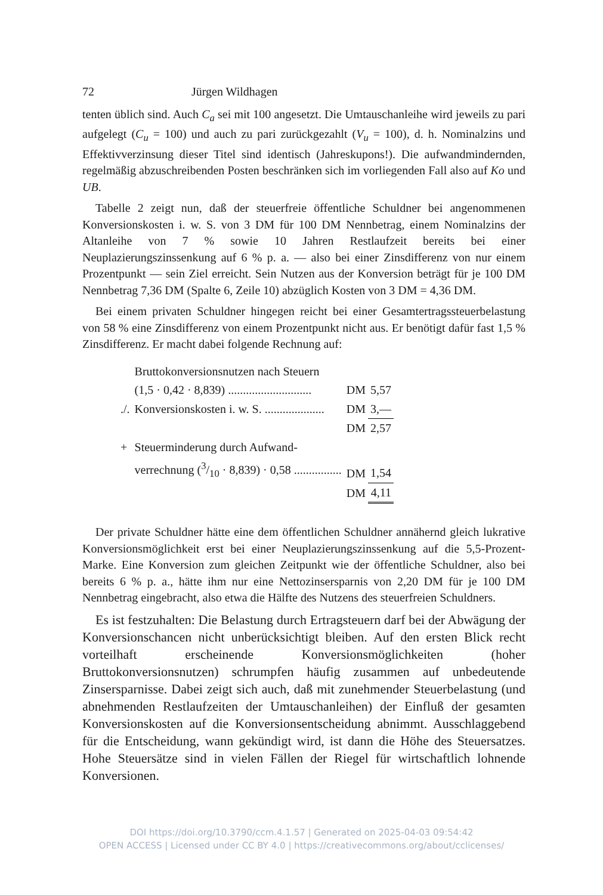72 Jürgen Wildhagen
tenten üblich sind. Auch C<sub>a</sub> sei mit 100 angesetzt. Die Umtauschanleihe wird jeweils zu pari aufgelegt (C<sub>u</sub> = 100) und auch zu pari zurückgezahlt (V<sub>u</sub> = 100), d. h. Nominalzins und Effektivverzinsung dieser Titel sind identisch (Jahreskupons!). Die aufwandmindernden, regelmäßig abzuschreibenden Posten beschränken sich im vorliegenden Fall also auf Ko und UB.
Tabelle 2 zeigt nun, daß der steuerfreie öffentliche Schuldner bei angenommenen Konversionskosten i. w. S. von 3 DM für 100 DM Nennbetrag, einem Nominalzins der Altanleihe von 7 % sowie 10 Jahren Restlaufzeit bereits bei einer Neuplazierungszinssenkung auf 6 % p. a. — also bei einer Zinsdifferenz von nur einem Prozentpunkt — sein Ziel erreicht. Sein Nutzen aus der Konversion beträgt für je 100 DM Nennbetrag 7,36 DM (Spalte 6, Zeile 10) abzüglich Kosten von 3 DM = 4,36 DM.
Bei einem privaten Schuldner hingegen reicht bei einer Gesamtertragssteuerbelastung von 58 % eine Zinsdifferenz von einem Prozentpunkt nicht aus. Er benötigt dafür fast 1,5 % Zinsdifferenz. Er macht dabei folgende Rechnung auf:
| | Bruttokonversionsnutzen nach Steuern | | |
| | (1,5 · 0,42 · 8,839) ............................ | DM | 5,57 |
| ./. | Konversionskosten i. w. S. .................... | DM | 3,— |
| | | DM | 2,57 |
| + | Steuerminderung durch Aufwand- | | |
| | verrechnung (3/10 · 8,839) · 0,58 ................ | DM | 1,54 |
| | | DM | 4,11 |
Der private Schuldner hätte eine dem öffentlichen Schuldner annähernd gleich lukrative Konversionsmöglichkeit erst bei einer Neuplazierungszinssenkung auf die 5,5-Prozent-Marke. Eine Konversion zum gleichen Zeitpunkt wie der öffentliche Schuldner, also bei bereits 6 % p. a., hätte ihm nur eine Nettozinsersparnis von 2,20 DM für je 100 DM Nennbetrag eingebracht, also etwa die Hälfte des Nutzens des steuerfreien Schuldners.
Es ist festzuhalten: Die Belastung durch Ertragsteuern darf bei der Abwägung der Konversionschancen nicht unberücksichtigt bleiben. Auf den ersten Blick recht vorteilhaft erscheinende Konversionsmöglichkeiten (hoher Bruttokonversionsnutzen) schrumpfen häufig zusammen auf unbedeutende Zinsersparnisse. Dabei zeigt sich auch, daß mit zunehmender Steuerbelastung (und abnehmenden Restlaufzeiten der Umtauschanleihen) der Einfluß der gesamten Konversionskosten auf die Konversionsentscheidung abnimmt. Ausschlaggebend für die Entscheidung, wann gekündigt wird, ist dann die Höhe des Steuersatzes. Hohe Steuersätze sind in vielen Fällen der Riegel für wirtschaftlich lohnende Konversionen.
DOI https://doi.org/10.3790/ccm.4.1.57 | Generated on 2025-04-03 09:54:42
OPEN ACCESS | Licensed under CC BY 4.0 | https://creativecommons.org/about/cclicenses/